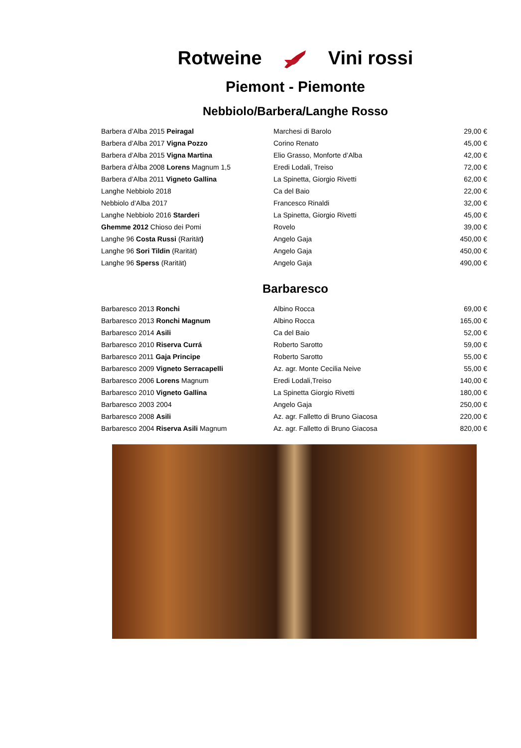Rotweine Vini rossi
Piemont - Piemonte
Nebbiolo/Barbera/Langhe Rosso
| Barbera d’Alba 2015 Peiragal | Marchesi di Barolo | 29,00 € |
| Barbera d’Alba 2017 Vigna Pozzo | Corino Renato | 45,00 € |
| Barbera d’Alba 2015 Vigna Martina | Elio Grasso, Monforte d’Alba | 42,00 € |
| Barbera d’Àlba 2008 Lorens Magnum 1,5 | Eredi Lodali, Treiso | 72,00 € |
| Barbera d’Alba 2011 Vigneto Gallina | La Spinetta, Giorgio Rivetti | 62,00 € |
| Langhe Nebbiolo 2018 | Ca del Baio | 22,00 € |
| Nebbiolo d’Alba 2017 | Francesco Rinaldi | 32,00 € |
| Langhe Nebbiolo 2016 Starderi | La Spinetta, Giorgio Rivetti | 45,00 € |
| Ghemme 2012 Chioso dei Pomi | Rovelo | 39,00 € |
| Langhe 96 Costa Russi (Rarität ) | Angelo Gaja | 450,00 € |
| Langhe 96 Sori Tildin (Rarität) | Angelo Gaja | 450,00 € |
| Langhe 96 Sperss (Rarität) | Angelo Gaja | 490,00 € |
Barbaresco
| Barbaresco 2013 Ronchi | Albino Rocca | 69,00 € |
| Barbaresco 2013 Ronchi Magnum | Albino Rocca | 165,00 € |
| Barbaresco 2014 Asili | Ca del Baio | 52,00 € |
| Barbaresco 2010 Riserva Currá | Roberto Sarotto | 59,00 € |
| Barbaresco 2011 Gaja Principe | Roberto Sarotto | 55,00 € |
| Barbaresco 2009 Vigneto Serracapelli | Az. agr. Monte Cecilia Neive | 55,00 € |
| Barbaresco 2006 Lorens Magnum | Eredi Lodali,Treiso | 140,00 € |
| Barbaresco 2010 Vigneto Gallina | La Spinetta Giorgio Rivetti | 180,00 € |
| Barbaresco 2003 2004 | Angelo Gaja | 250,00 € |
| Barbaresco 2008 Asili | Az. agr. Falletto di Bruno Giacosa | 220,00 € |
| Barbaresco 2004 Riserva Asili Magnum | Az. agr. Falletto di Bruno Giacosa | 820,00 € |